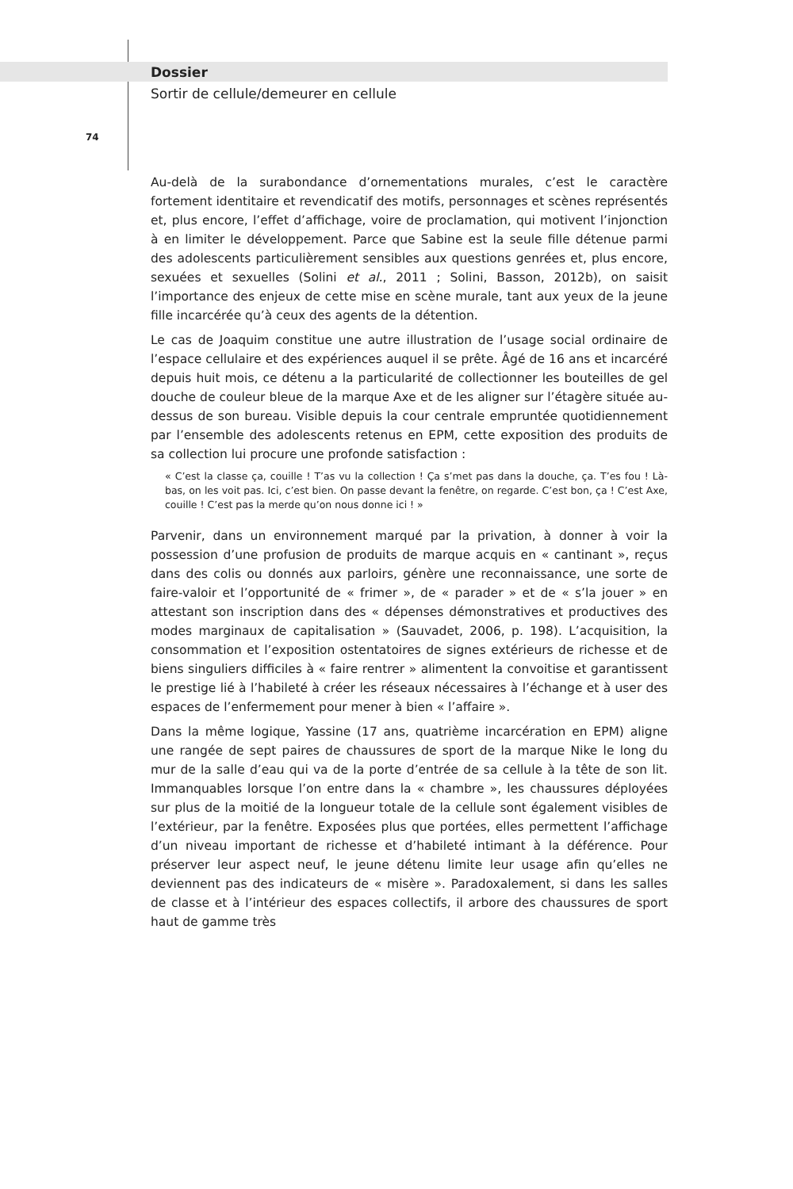Dossier
Sortir de cellule/demeurer en cellule
74
Au-delà de la surabondance d’ornementations murales, c’est le caractère fortement identitaire et revendicatif des motifs, personnages et scènes représentés et, plus encore, l’effet d’affichage, voire de proclamation, qui motivent l’injonction à en limiter le développement. Parce que Sabine est la seule fille détenue parmi des adolescents particulièrement sensibles aux questions genrées et, plus encore, sexuées et sexuelles (Solini et al., 2011 ; Solini, Basson, 2012b), on saisit l’importance des enjeux de cette mise en scène murale, tant aux yeux de la jeune fille incarcérée qu’à ceux des agents de la détention.
Le cas de Joaquim constitue une autre illustration de l’usage social ordinaire de l’espace cellulaire et des expériences auquel il se prête. Âgé de 16 ans et incarcéré depuis huit mois, ce détenu a la particularité de collectionner les bouteilles de gel douche de couleur bleue de la marque Axe et de les aligner sur l’étagère située au-dessus de son bureau. Visible depuis la cour centrale empruntée quotidiennement par l’ensemble des adolescents retenus en EPM, cette exposition des produits de sa collection lui procure une profonde satisfaction :
« C’est la classe ça, couille ! T’as vu la collection ! Ça s’met pas dans la douche, ça. T’es fou ! Là-bas, on les voit pas. Ici, c’est bien. On passe devant la fenêtre, on regarde. C’est bon, ça ! C’est Axe, couille ! C’est pas la merde qu’on nous donne ici ! »
Parvenir, dans un environnement marqué par la privation, à donner à voir la possession d’une profusion de produits de marque acquis en « cantinant », reçus dans des colis ou donnés aux parloirs, génère une reconnaissance, une sorte de faire-valoir et l’opportunité de « frimer », de « parader » et de « s’la jouer » en attestant son inscription dans des « dépenses démonstratives et productives des modes marginaux de capitalisation » (Sauvadet, 2006, p. 198). L’acquisition, la consommation et l’exposition ostentatoires de signes extérieurs de richesse et de biens singuliers difficiles à « faire rentrer » alimentent la convoitise et garantissent le prestige lié à l’habileté à créer les réseaux nécessaires à l’échange et à user des espaces de l’enfermement pour mener à bien « l’affaire ».
Dans la même logique, Yassine (17 ans, quatrième incarcération en EPM) aligne une rangée de sept paires de chaussures de sport de la marque Nike le long du mur de la salle d’eau qui va de la porte d’entrée de sa cellule à la tête de son lit. Immanquables lorsque l’on entre dans la « chambre », les chaussures déployées sur plus de la moitié de la longueur totale de la cellule sont également visibles de l’extérieur, par la fenêtre. Exposées plus que portées, elles permettent l’affichage d’un niveau important de richesse et d’habileté intimant à la déférence. Pour préserver leur aspect neuf, le jeune détenu limite leur usage afin qu’elles ne deviennent pas des indicateurs de « misère ». Paradoxalement, si dans les salles de classe et à l’intérieur des espaces collectifs, il arbore des chaussures de sport haut de gamme très